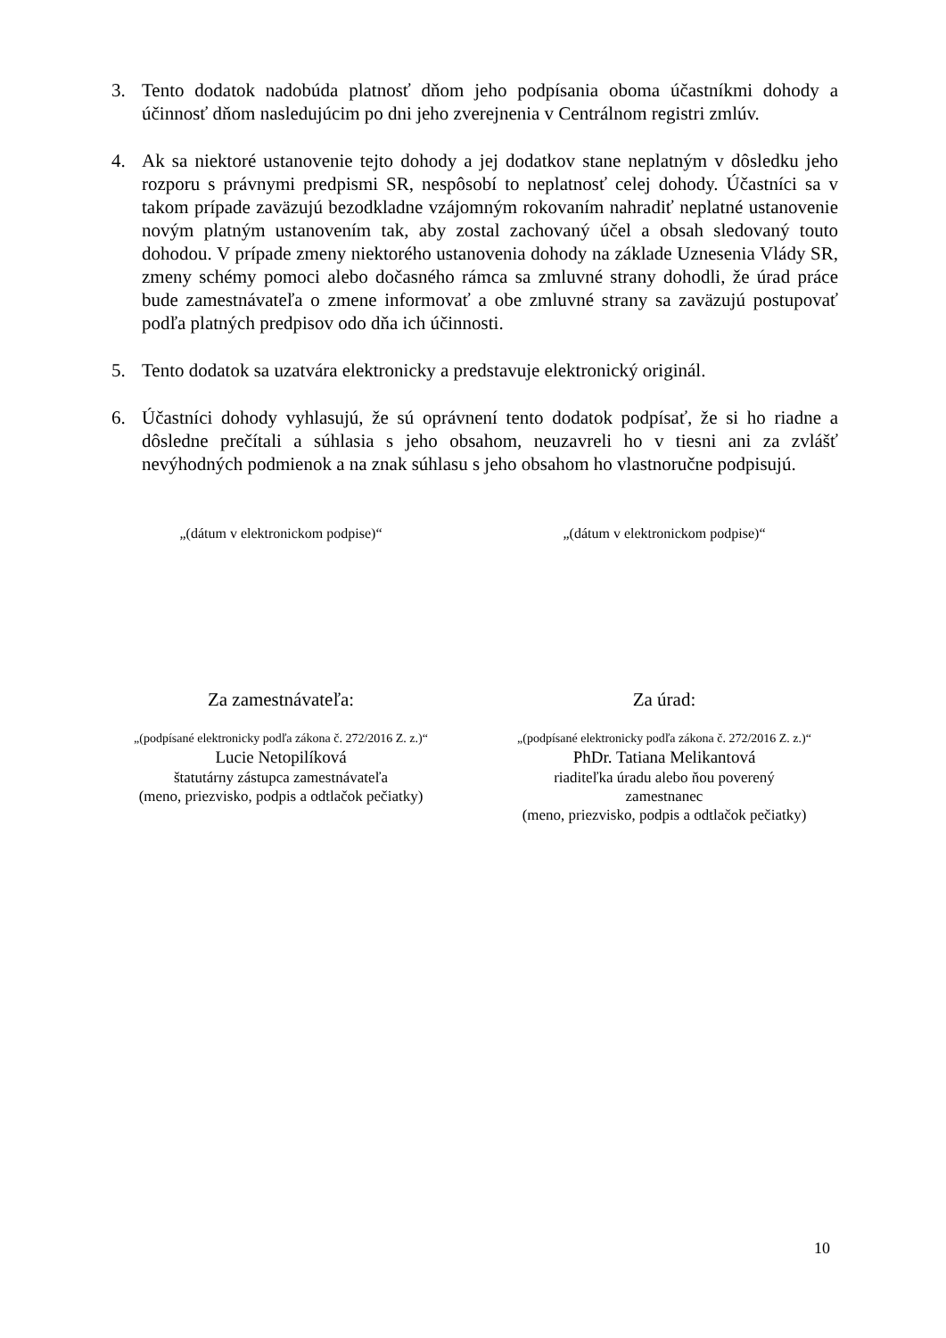3. Tento dodatok nadobúda platnosť dňom jeho podpísania oboma účastníkmi dohody a účinnosť dňom nasledujúcim po dni jeho zverejnenia v Centrálnom registri zmlúv.
4. Ak sa niektoré ustanovenie tejto dohody a jej dodatkov stane neplatným v dôsledku jeho rozporu s právnymi predpismi SR, nespôsobí to neplatnosť celej dohody. Účastníci sa v takom prípade zaväzujú bezodkladne vzájomným rokovaním nahradiť neplatné ustanovenie novým platným ustanovením tak, aby zostal zachovaný účel a obsah sledovaný touto dohodou. V prípade zmeny niektorého ustanovenia dohody na základe Uznesenia Vlády SR, zmeny schémy pomoci alebo dočasného rámca sa zmluvné strany dohodli, že úrad práce bude zamestnávateľa o zmene informovať a obe zmluvné strany sa zaväzujú postupovať podľa platných predpisov odo dňa ich účinnosti.
5. Tento dodatok sa uzatvára elektronicky a predstavuje elektronický originál.
6. Účastníci dohody vyhlasujú, že sú oprávnení tento dodatok podpísať, že si ho riadne a dôsledne prečítali a súhlasia s jeho obsahom, neuzavreli ho v tiesni ani za zvlášť nevýhodných podmienok a na znak súhlasu s jeho obsahom ho vlastnoručne podpisujú.
„(dátum v elektronickom podpise)“
Za zamestnávateľa:
„(podpísané elektronicky podľa zákona č. 272/2016 Z. z.)“
Lucie Netopilíková
štatutárny zástupca zamestnávateľa
(meno, priezvisko, podpis a odtlačok pečiatky)
„(dátum v elektronickom podpise)“
Za úrad:
„(podpísané elektronicky podľa zákona č. 272/2016 Z. z.)“
PhDr. Tatiana Melikantová
riaditeľka úradu alebo ňou poverený
zamestnanec
(meno, priezvisko, podpis a odtlačok pečiatky)
10